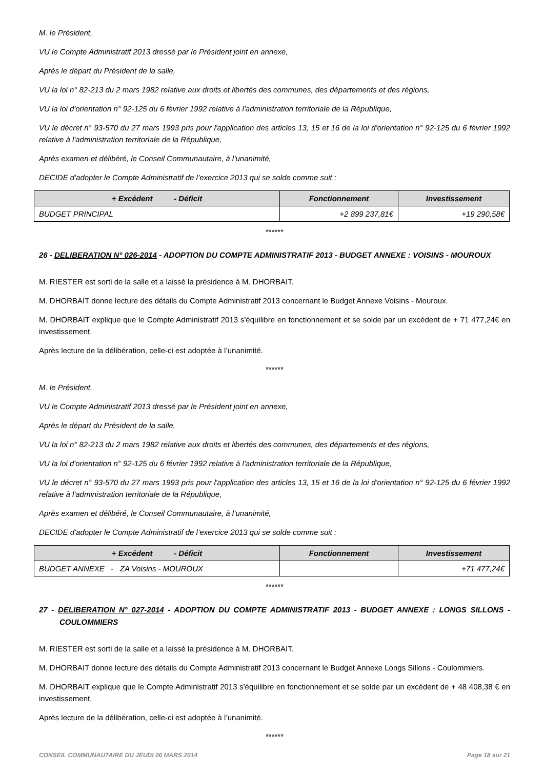M. le Président,
VU le Compte Administratif 2013 dressé par le Président joint en annexe,
Après le départ du Président de la salle,
VU la loi n° 82-213 du 2 mars 1982 relative aux droits et libertés des communes, des départements et des régions,
VU la loi d'orientation n° 92-125 du 6 février 1992 relative à l'administration territoriale de la République,
VU le décret n° 93-570 du 27 mars 1993 pris pour l'application des articles 13, 15 et 16 de la loi d'orientation n° 92-125 du 6 février 1992 relative à l'administration territoriale de la République,
Après examen et délibéré, le Conseil Communautaire, à l’unanimité,
DECIDE d'adopter le Compte Administratif de l’exercice 2013 qui se solde comme suit :
| + Excédent - Déficit | Fonctionnement | Investissement |
| --- | --- | --- |
| BUDGET PRINCIPAL | +2 899 237,81€ | +19 290,58€ |
******
26 - DELIBERATION N° 026-2014 - ADOPTION DU COMPTE ADMINISTRATIF 2013 - BUDGET ANNEXE : VOISINS - MOUROUX
M. RIESTER est sorti de la salle et a laissé la présidence à M. DHORBAIT.
M. DHORBAIT donne lecture des détails du Compte Administratif 2013 concernant le Budget Annexe Voisins - Mouroux.
M. DHORBAIT explique que le Compte Administratif 2013 s'équilibre en fonctionnement et se solde par un excédent de + 71 477,24€ en investissement.
Après lecture de la délibération, celle-ci est adoptée à l’unanimité.
******
M. le Président,
VU le Compte Administratif 2013 dressé par le Président joint en annexe,
Après le départ du Président de la salle,
VU la loi n° 82-213 du 2 mars 1982 relative aux droits et libertés des communes, des départements et des régions,
VU la loi d'orientation n° 92-125 du 6 février 1992 relative à l'administration territoriale de la République,
VU le décret n° 93-570 du 27 mars 1993 pris pour l'application des articles 13, 15 et 16 de la loi d'orientation n° 92-125 du 6 février 1992 relative à l'administration territoriale de la République,
Après examen et délibéré, le Conseil Communautaire, à l’unanimité,
DECIDE d'adopter le Compte Administratif de l’exercice 2013 qui se solde comme suit :
| + Excédent - Déficit | Fonctionnement | Investissement |
| --- | --- | --- |
| BUDGET ANNEXE - ZA Voisins - MOUROUX | | +71 477,24€ |
******
27 - DELIBERATION N° 027-2014 - ADOPTION DU COMPTE ADMINISTRATIF 2013 - BUDGET ANNEXE : LONGS SILLONS - COULOMMIERS
M. RIESTER est sorti de la salle et a laissé la présidence à M. DHORBAIT.
M. DHORBAIT donne lecture des détails du Compte Administratif 2013 concernant le Budget Annexe Longs Sillons - Coulommiers.
M. DHORBAIT explique que le Compte Administratif 2013 s'équilibre en fonctionnement et se solde par un excédent de + 48 408,38 € en investissement.
Après lecture de la délibération, celle-ci est adoptée à l’unanimité.
******
CONSEIL COMMUNAUTAIRE DU JEUDI 06 MARS 2014 Page 18 sur 21